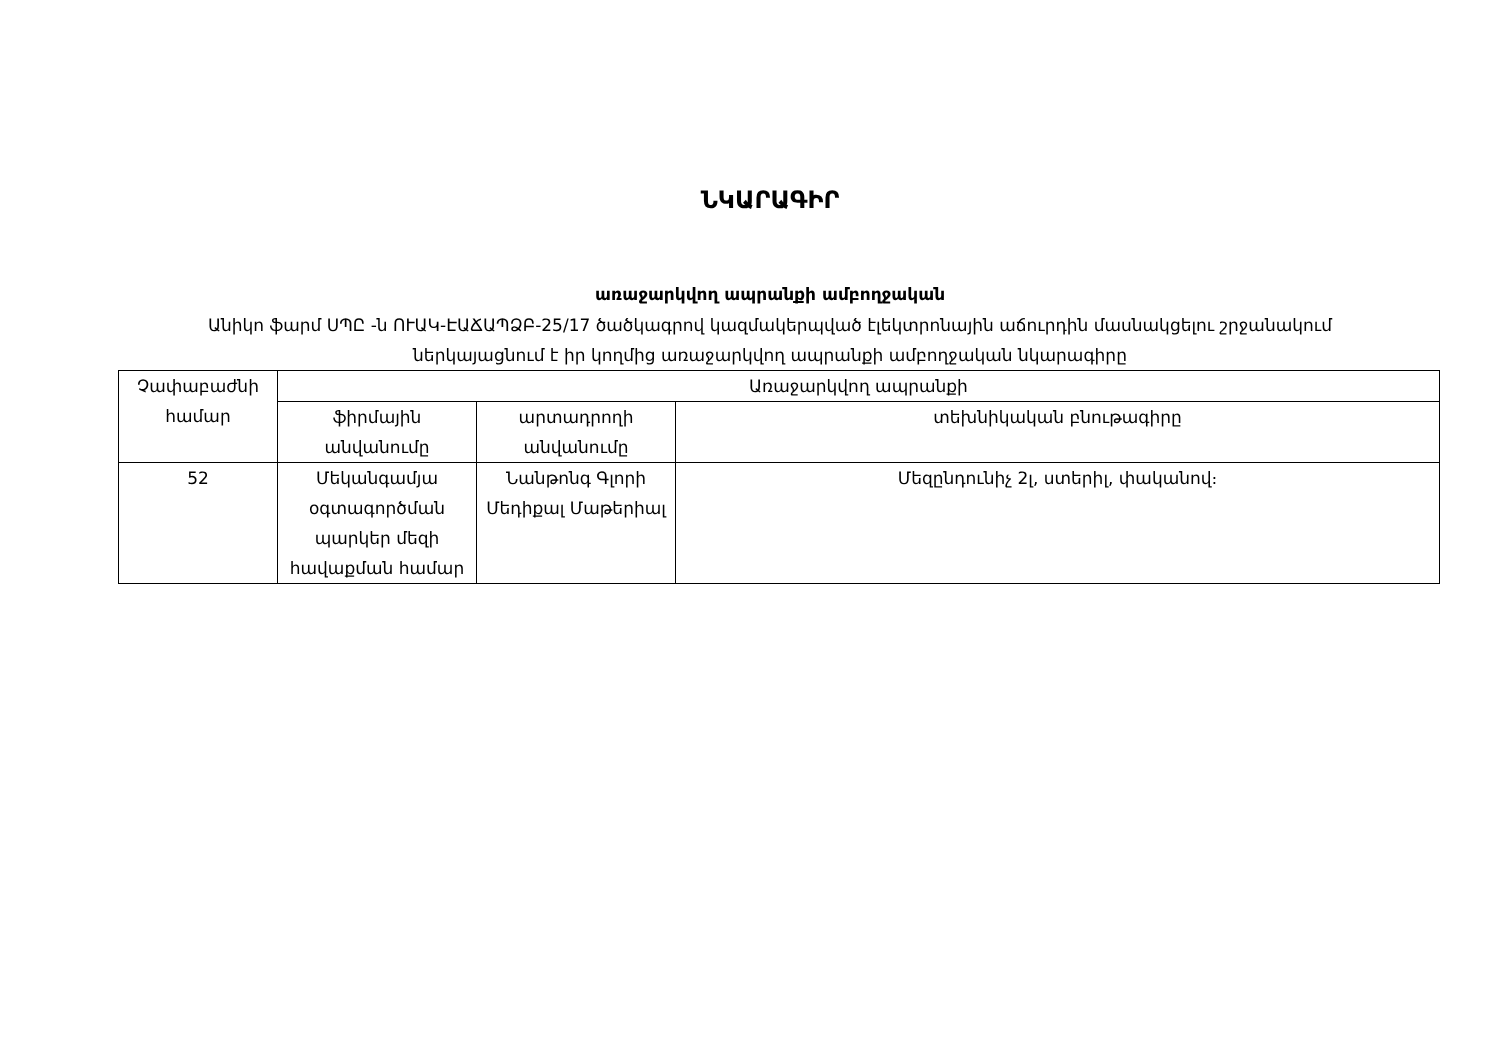ՆԿԱՐԱԳԻՐ
առաջարկվող ապրանքի ամբողջական
Անիկո ֆարմ ՍՊԸ -ն ՈՒԱԿ-ԷԱՃԱՊՁԲ-25/17 ծածկագրով կազմակերպված էլեկտրոնային աճուրդին մասնակցելու շրջանակում
ներկայացնում է իր կողմից առաջարկվող ապրանքի ամբողջական նկարագիրը
| Չափաբաժնի համար | Առաջարկվող ապրանքի | | |
| --- | --- | --- | --- |
| | ֆիրմային անվանումը | արտադրողի անվանումը | տեխնիկական բնութագիրը |
| 52 | Մեկանգամյա օգտագործման պարկեր մեզի հավաքման համար | Նանթոնգ Գլորի Մեդիքալ Մաթերիալ | Մեզընդունիչ 2լ, ստերիլ, փականով։ |